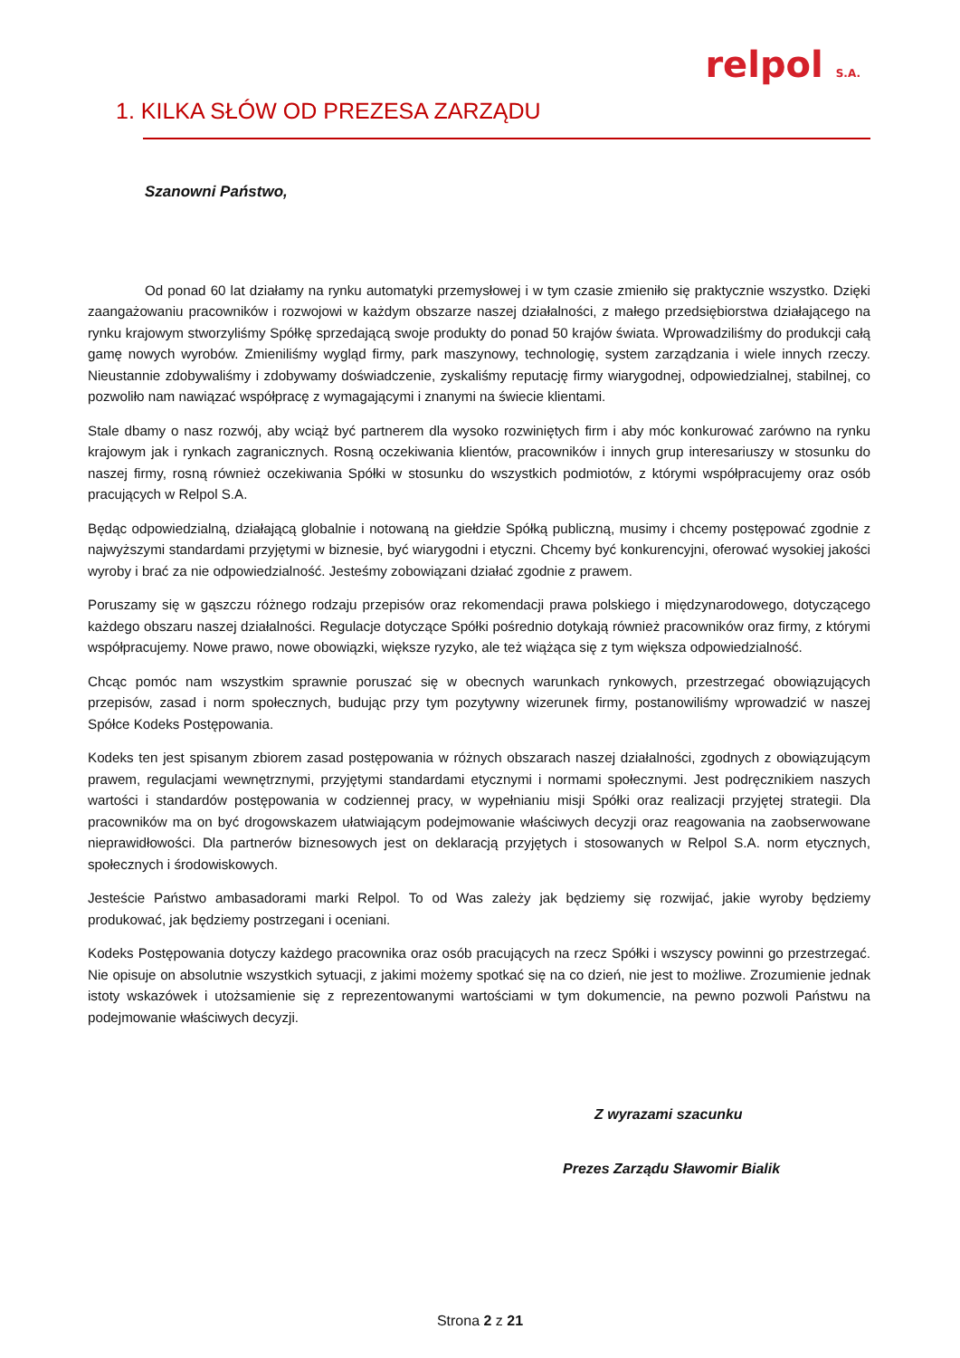relpol S.A.
1. KILKA SŁÓW OD PREZESA ZARZĄDU
Szanowni Państwo,
Od ponad 60 lat działamy na rynku automatyki przemysłowej i w tym czasie zmieniło się praktycznie wszystko. Dzięki zaangażowaniu pracowników i rozwojowi w każdym obszarze naszej działalności, z małego przedsiębiorstwa działającego na rynku krajowym stworzyliśmy Spółkę sprzedającą swoje produkty do ponad 50 krajów świata. Wprowadziliśmy do produkcji całą gamę nowych wyrobów. Zmieniliśmy wygląd firmy, park maszynowy, technologię, system zarządzania i wiele innych rzeczy. Nieustannie zdobywaliśmy i zdobywamy doświadczenie, zyskaliśmy reputację firmy wiarygodnej, odpowiedzialnej, stabilnej, co pozwoliło nam nawiązać współpracę z wymagającymi i znanymi na świecie klientami.
Stale dbamy o nasz rozwój, aby wciąż być partnerem dla wysoko rozwiniętych firm i aby móc konkurować zarówno na rynku krajowym jak i rynkach zagranicznych. Rosną oczekiwania klientów, pracowników i innych grup interesariuszy w stosunku do naszej firmy, rosną również oczekiwania Spółki w stosunku do wszystkich podmiotów, z którymi współpracujemy oraz osób pracujących w Relpol S.A.
Będąc odpowiedzialną, działającą globalnie i notowaną na giełdzie Spółką publiczną, musimy i chcemy postępować zgodnie z najwyższymi standardami przyjętymi w biznesie, być wiarygodni i etyczni. Chcemy być konkurencyjni, oferować wysokiej jakości wyroby i brać za nie odpowiedzialność. Jesteśmy zobowiązani działać zgodnie z prawem.
Poruszamy się w gąszczu różnego rodzaju przepisów oraz rekomendacji prawa polskiego i międzynarodowego, dotyczącego każdego obszaru naszej działalności. Regulacje dotyczące Spółki pośrednio dotykają również pracowników oraz firmy, z którymi współpracujemy. Nowe prawo, nowe obowiązki, większe ryzyko, ale też wiążąca się z tym większa odpowiedzialność.
Chcąc pomóc nam wszystkim sprawnie poruszać się w obecnych warunkach rynkowych, przestrzegać obowiązujących przepisów, zasad i norm społecznych, budując przy tym pozytywny wizerunek firmy, postanowiliśmy wprowadzić w naszej Spółce Kodeks Postępowania.
Kodeks ten jest spisanym zbiorem zasad postępowania w różnych obszarach naszej działalności, zgodnych z obowiązującym prawem, regulacjami wewnętrznymi, przyjętymi standardami etycznymi i normami społecznymi. Jest podręcznikiem naszych wartości i standardów postępowania w codziennej pracy, w wypełnianiu misji Spółki oraz realizacji przyjętej strategii. Dla pracowników ma on być drogowskazem ułatwiającym podejmowanie właściwych decyzji oraz reagowania na zaobserwowane nieprawidłowości. Dla partnerów biznesowych jest on deklaracją przyjętych i stosowanych w Relpol S.A. norm etycznych, społecznych i środowiskowych.
Jesteście Państwo ambasadorami marki Relpol. To od Was zależy jak będziemy się rozwijać, jakie wyroby będziemy produkować, jak będziemy postrzegani i oceniani.
Kodeks Postępowania dotyczy każdego pracownika oraz osób pracujących na rzecz Spółki i wszyscy powinni go przestrzegać. Nie opisuje on absolutnie wszystkich sytuacji, z jakimi możemy spotkać się na co dzień, nie jest to możliwe. Zrozumienie jednak istoty wskazówek i utożsamienie się z reprezentowanymi wartościami w tym dokumencie, na pewno pozwoli Państwu na podejmowanie właściwych decyzji.
Z wyrazami szacunku
Prezes Zarządu Sławomir Bialik
Strona 2 z 21